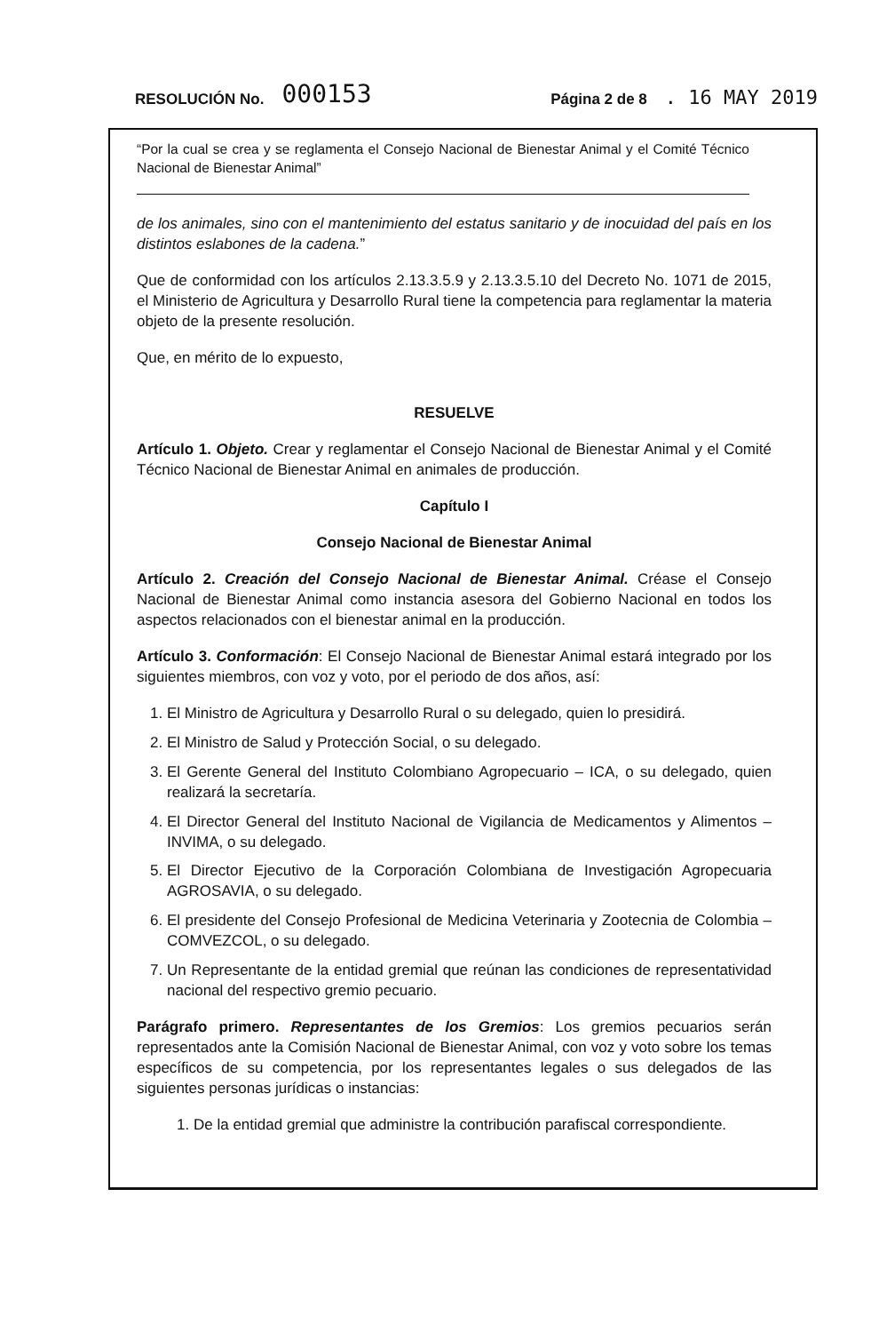RESOLUCIÓN No. 000153 Página 2 de 8. 16 MAY 2019
“Por la cual se crea y se reglamenta el Consejo Nacional de Bienestar Animal y el Comité Técnico Nacional de Bienestar Animal”
de los animales, sino con el mantenimiento del estatus sanitario y de inocuidad del país en los distintos eslabones de la cadena.”
Que de conformidad con los artículos 2.13.3.5.9 y 2.13.3.5.10 del Decreto No. 1071 de 2015, el Ministerio de Agricultura y Desarrollo Rural tiene la competencia para reglamentar la materia objeto de la presente resolución.
Que, en mérito de lo expuesto,
RESUELVE
Artículo 1. Objeto. Crear y reglamentar el Consejo Nacional de Bienestar Animal y el Comité Técnico Nacional de Bienestar Animal en animales de producción.
Capítulo I
Consejo Nacional de Bienestar Animal
Artículo 2. Creación del Consejo Nacional de Bienestar Animal. Créase el Consejo Nacional de Bienestar Animal como instancia asesora del Gobierno Nacional en todos los aspectos relacionados con el bienestar animal en la producción.
Artículo 3. Conformación: El Consejo Nacional de Bienestar Animal estará integrado por los siguientes miembros, con voz y voto, por el periodo de dos años, así:
1. El Ministro de Agricultura y Desarrollo Rural o su delegado, quien lo presidirá.
2. El Ministro de Salud y Protección Social, o su delegado.
3. El Gerente General del Instituto Colombiano Agropecuario – ICA, o su delegado, quien realizará la secretaría.
4. El Director General del Instituto Nacional de Vigilancia de Medicamentos y Alimentos – INVIMA, o su delegado.
5. El Director Ejecutivo de la Corporación Colombiana de Investigación Agropecuaria AGROSAVIA, o su delegado.
6. El presidente del Consejo Profesional de Medicina Veterinaria y Zootecnia de Colombia – COMVEZCOL, o su delegado.
7. Un Representante de la entidad gremial que reúnan las condiciones de representatividad nacional del respectivo gremio pecuario.
Parágrafo primero. Representantes de los Gremios: Los gremios pecuarios serán representados ante la Comisión Nacional de Bienestar Animal, con voz y voto sobre los temas específicos de su competencia, por los representantes legales o sus delegados de las siguientes personas jurídicas o instancias:
1. De la entidad gremial que administre la contribución parafiscal correspondiente.